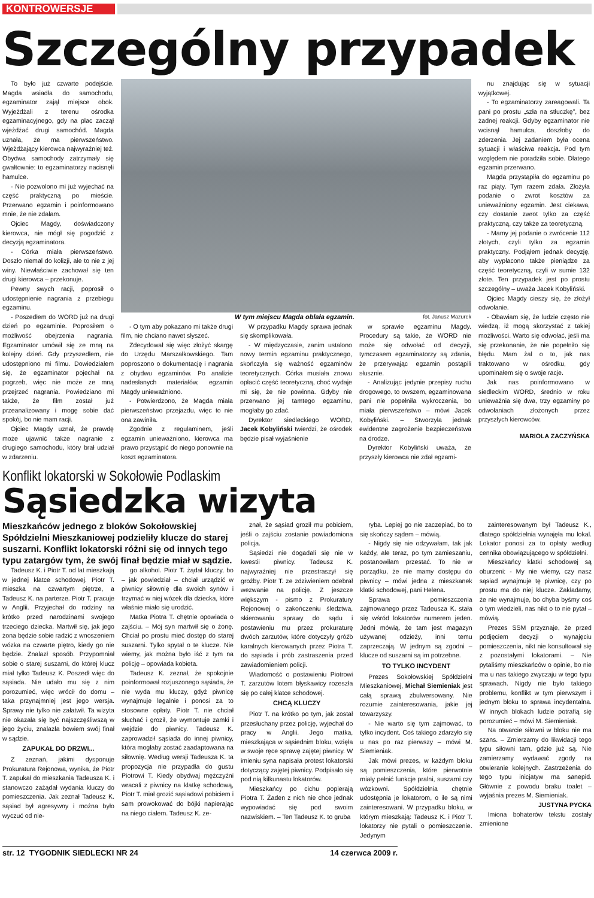KONTROWERSJE
Szczególny przypadek
To było już czwarte podejście. Magda wsiadła do samochodu, egzaminator zajął miejsce obok. Wyjeżdżali z terenu ośrodka egzaminacyjnego, gdy na plac zaczął wjeżdżać drugi samochód. Magda uznała, że ma pierwszeństwo. Wjeżdżający kierowca najwyraźniej też. Obydwa samochody zatrzymały się gwałtownie: to egzaminatorzy nacisnęli hamulce.
- Nie pozwolono mi już wyjechać na część praktyczną po mieście. Przerwano egzamin i poinformowano mnie, że nie zdałam.
Ojciec Magdy, doświadczony kierowca, nie mógł się pogodzić z decyzją egzaminatora.
- Córka miała pierwszeństwo. Doszło niemal do kolizji, ale to nie z jej winy. Niewłaściwie zachował się ten drugi kierowca – przekonuje.
Pewny swych racji, poprosił o udostępnienie nagrania z przebiegu egzaminu.
- Poszedłem do WORD już na drugi dzień po egzaminie. Poprosiłem o możliwość obejrzenia nagrania. Egzaminator umówił się ze mną na kolejny dzień. Gdy przyszedłem, nie udostępniono mi filmu. Dowiedziałem się, że egzaminator pojechał na pogrzeb, więc nie może ze mną przejrzeć nagrania. Powiedziano mi także, że film został już przeanalizowany i mogę sobie dać spokój, bo nie mam racji.
Ojciec Magdy uznał, że prawdę może ujawnić także nagranie z drugiego samochodu, który brał udział w zdarzeniu.
W tym miejscu Magda oblała egzamin. fot. Janusz Mazurek
- O tym aby pokazano mi także drugi film, nie chciano nawet słyszeć.
Zdecydował się więc złożyć skargę do Urzędu Marszałkowskiego. Tam poproszono o dokumentację i nagrania z obydwu egzaminów. Po analizie nadesłanych materiałów, egzamin Magdy unieważniono.
- Potwierdzono, że Magda miała pierwszeństwo przejazdu, więc to nie ona zawiniła.
Zgodnie z regulaminem, jeśli egzamin unieważniono, kierowca ma prawo przystąpić do niego ponownie na koszt egzaminatora.
W przypadku Magdy sprawa jednak się skomplikowała.
- W międzyczasie, zanim ustalono nowy termin egzaminu praktycznego, skończyła się ważność egzaminów teoretycznych. Córka musiała znowu opłacić część teoretyczną, choć wydaje mi się, że nie powinna. Gdyby nie przerwano jej tamtego egzaminu, mogłaby go zdać.
Dyrektor siedleckiego WORD, Jacek Kobyliński twierdzi, że ośrodek będzie pisał wyjaśnienie
w sprawie egzaminu Magdy. Procedury są takie, że WORD nie może się odwołać od decyzji, tymczasem egzaminatorzy są zdania, że przerywając egzamin postąpili słusznie.
- Analizując jedynie przepisy ruchu drogowego, to owszem, egzaminowana pani nie popełniła wykroczenia, bo miała pierwszeństwo – mówi Jacek Kobyliński. – Stworzyła jednak ewidentne zagrożenie bezpieczeństwa na drodze.
Dyrektor Kobyliński uważa, że przyszły kierowca nie zdał egzami-
nu znajdując się w sytuacji wyjątkowej.
- To egzaminatorzy zareagowali. Ta pani po prostu „szła na stłuczkę”, bez żadnej reakcji. Gdyby egzaminator nie wcisnął hamulca, doszłoby do zderzenia. Jej zadaniem była ocena sytuacji i właściwa reakcja. Pod tym względem nie poradziła sobie. Dlatego egzamin przerwano.
Magda przystąpiła do egzaminu po raz piąty. Tym razem zdała. Złożyła podanie o zwrot kosztów za unieważniony egzamin. Jest ciekawa, czy dostanie zwrot tylko za część praktyczną, czy także za teoretyczną.
- Mamy jej podanie o zwrócenie 112 złotych, czyli tylko za egzamin praktyczny. Podjąłem jednak decyzję, aby wypłacono także pieniądze za część teoretyczną, czyli w sumie 132 złote. Ten przypadek jest po prostu szczególny – uważa Jacek Kobyliński.
Ojciec Magdy cieszy się, że złożył odwołanie.
- Obawiam się, że ludzie często nie wiedzą, iż mogą skorzystać z takiej możliwości. Warto się odwołać, jeśli ma się przekonanie, że nie popełniło się błędu. Mam żal o to, jak nas traktowano w ośrodku, gdy upominałem się o swoje racje.
Jak nas poinformowano w siedleckim WORD, średnio w roku unieważnia się dwa, trzy egzaminy po odwołaniach złożonych przez przyszłych kierowców.
MARIOLA ZACZYŃSKA
Konflikt lokatorski w Sokołowie Podlaskim
Sąsiedzka wizyta
Mieszkańców jednego z bloków Sokołowskiej Spółdzielni Mieszkaniowej podzieliły klucze do starej suszarni. Konflikt lokatorski różni się od innych tego typu zatargów tym, że swój finał będzie miał w sądzie.
Tadeusz K. i Piotr T. od lat mieszkają w jednej klatce schodowej. Piotr T. mieszka na czwartym piętrze, a Tadeusz K. na parterze. Piotr T. pracuje w Anglii. Przyjechał do rodziny na krótko przed narodzinami swojego trzeciego dziecka. Martwił się, jak jego żona będzie sobie radzić z wnoszeniem wózka na czwarte piętro, kiedy go nie będzie. Znalazł sposób. Przypomniał sobie o starej suszarni, do której klucz miał tylko Tadeusz K. Poszedł więc do sąsiada. Nie udało mu się z nim porozumieć, więc wrócił do domu – taka przynajmniej jest jego wersja. Sprawy nie tylko nie załatwił. Ta wizyta nie okazała się być najszczęśliwszą w jego życiu, znalazła bowiem swój finał w sądzie.
ZAPUKAŁ DO DRZWI...
Z zeznań, jakimi dysponuje Prokuratura Rejonowa, wynika, że Piotr T. zapukał do mieszkania Tadeusza K. i stanowczo zażądał wydania kluczy do pomieszczenia. Jak zeznał Tadeusz K. sąsiad był agresywny i można było wyczuć od nie-
go alkohol. Piotr T. żądał kluczy, bo – jak powiedział – chciał urządzić w piwnicy siłownię dla swoich synów i trzymać w niej wózek dla dziecka, które właśnie miało się urodzić.
Matka Piotra T. chętnie opowiada o zajściu. – Mój syn martwił się o żonę. Chciał po prostu mieć dostęp do starej suszarni. Tylko spytał o te klucze. Nie wiemy, jak można było iść z tym na policję – opowiada kobieta.
Tadeusz K. zeznał, że spokojnie poinformował rozjuszonego sąsiada, że nie wyda mu kluczy, gdyż piwnicę wynajmuje legalnie i ponosi za to stosowne opłaty. Piotr T. nie chciał słuchać i groził, że wymontuje zamki i wejdzie do piwnicy. Tadeusz K. zaprowadził sąsiada do innej piwnicy, która mogłaby zostać zaadaptowana na siłownię. Według wersji Tadeusza K. ta propozycja nie przypadła do gustu Piotrowi T. Kiedy obydwaj mężczyźni wracali z piwnicy na klatkę schodową, Piotr T. miał grozić sąsiadowi pobiciem i sam prowokować do bójki napierając na niego ciałem. Tadeusz K. ze-
znał, że sąsiad groził mu pobiciem, jeśli o zajściu zostanie powiadomiona policja.
Sąsiedzi nie dogadali się nie w kwestii piwnicy. Tadeusz K. najwyraźniej nie przestraszył się groźby. Piotr T. ze zdziwieniem odebrał wezwanie na policję. Z jeszcze większym - pismo z Prokuratury Rejonowej o zakończeniu śledztwa, skierowaniu sprawy do sądu i postawieniu mu przez prokuraturę dwóch zarzutów, które dotyczyły gróźb karalnych kierowanych przez Piotra T. do sąsiada i prób zastraszenia przed zawiadomieniem policji.
Wiadomość o postawieniu Piotrowi T. zarzutów lotem błyskawicy rozeszła się po całej klatce schodowej.
CHCĄ KLUCZY
Piotr T. na krótko po tym, jak został przesłuchany przez policję, wyjechał do pracy w Anglii. Jego matka, mieszkająca w sąsiednim bloku, wzięła w swoje ręce sprawę zajętej piwnicy. W imieniu syna napisała protest lokatorski dotyczący zajętej piwnicy. Podpisało się pod nią kilkunastu lokatorów.
Mieszkańcy po cichu popierają Piotra T. Żaden z nich nie chce jednak wypowiadać się pod swoim nazwiskiem. – Ten Tadeusz K. to gruba
ryba. Lepiej go nie zaczepiać, bo to się skończy sądem – mówią.
- Nigdy się nie odzywałam, tak jak każdy, ale teraz, po tym zamieszaniu, postanowiłam przestać. To nie w porządku, że nie mamy dostępu do piwnicy – mówi jedna z mieszkanek klatki schodowej, pani Helena.
Sprawa pomieszczenia zajmowanego przez Tadeusza K. stała się wśród lokatorów numerem jeden. Jedni mówią, że tam jest magazyn używanej odzieży, inni temu zaprzeczają. W jednym są zgodni – klucze od suszarni są im potrzebne.
TO TYLKO INCYDENT
Prezes Sokołowskiej Spółdzielni Mieszkaniowej, Michał Siemieniak jest całą sprawą zbulwersowany. Nie rozumie zainteresowania, jakie jej towarzyszy.
- Nie warto się tym zajmować, to tylko incydent. Coś takiego zdarzyło się u nas po raz pierwszy – mówi M. Siemieniak.
Jak mówi prezes, w każdym bloku są pomieszczenia, które pierwotnie miały pełnić funkcje pralni, suszarni czy wózkowni. Spółdzielnia chętnie udostępnia je lokatorom, o ile są nimi zainteresowani. W przypadku bloku, w którym mieszkają: Tadeusz K. i Piotr T. lokatorzy nie pytali o pomieszczenie. Jedynym
zainteresowanym był Tadeusz K., dlatego spółdzielnia wynajęła mu lokal. Lokator ponosi za to opłaty według cennika obowiązującego w spółdzielni.
Mieszkańcy klatki schodowej są oburzeni: - My nie wiemy, czy nasz sąsiad wynajmuje tę piwnicę, czy po prostu ma do niej klucze. Zakładamy, że nie wynajmuje, bo chyba byśmy coś o tym wiedzieli, nas nikt o to nie pytał – mówią.
Prezes SSM przyznaje, że przed podjęciem decyzji o wynajęciu pomieszczenia, nikt nie konsultował się z pozostałymi lokatorami. – Nie pytaliśmy mieszkańców o opinie, bo nie ma u nas takiego zwyczaju w tego typu sprawach. Nigdy nie było takiego problemu, konflikt w tym pierwszym i jednym bloku to sprawa incydentalna. W innych blokach ludzie potrafią się porozumieć – mówi M. Siemieniak.
Na otwarcie siłowni w bloku nie ma szans. – Zmierzamy do likwidacji tego typu siłowni tam, gdzie już są. Nie zamierzamy wydawać zgody na otwieranie kolejnych. Zastrzeżenia do tego typu inicjatyw ma sanepid. Głównie z powodu braku toalet – wyjaśnia prezes M. Siemieniak.
JUSTYNA PYCKA
Imiona bohaterów tekstu zostały zmienione
str. 12 TYGODNIK SIEDLECKI NR 24 14 czerwca 2009 r.